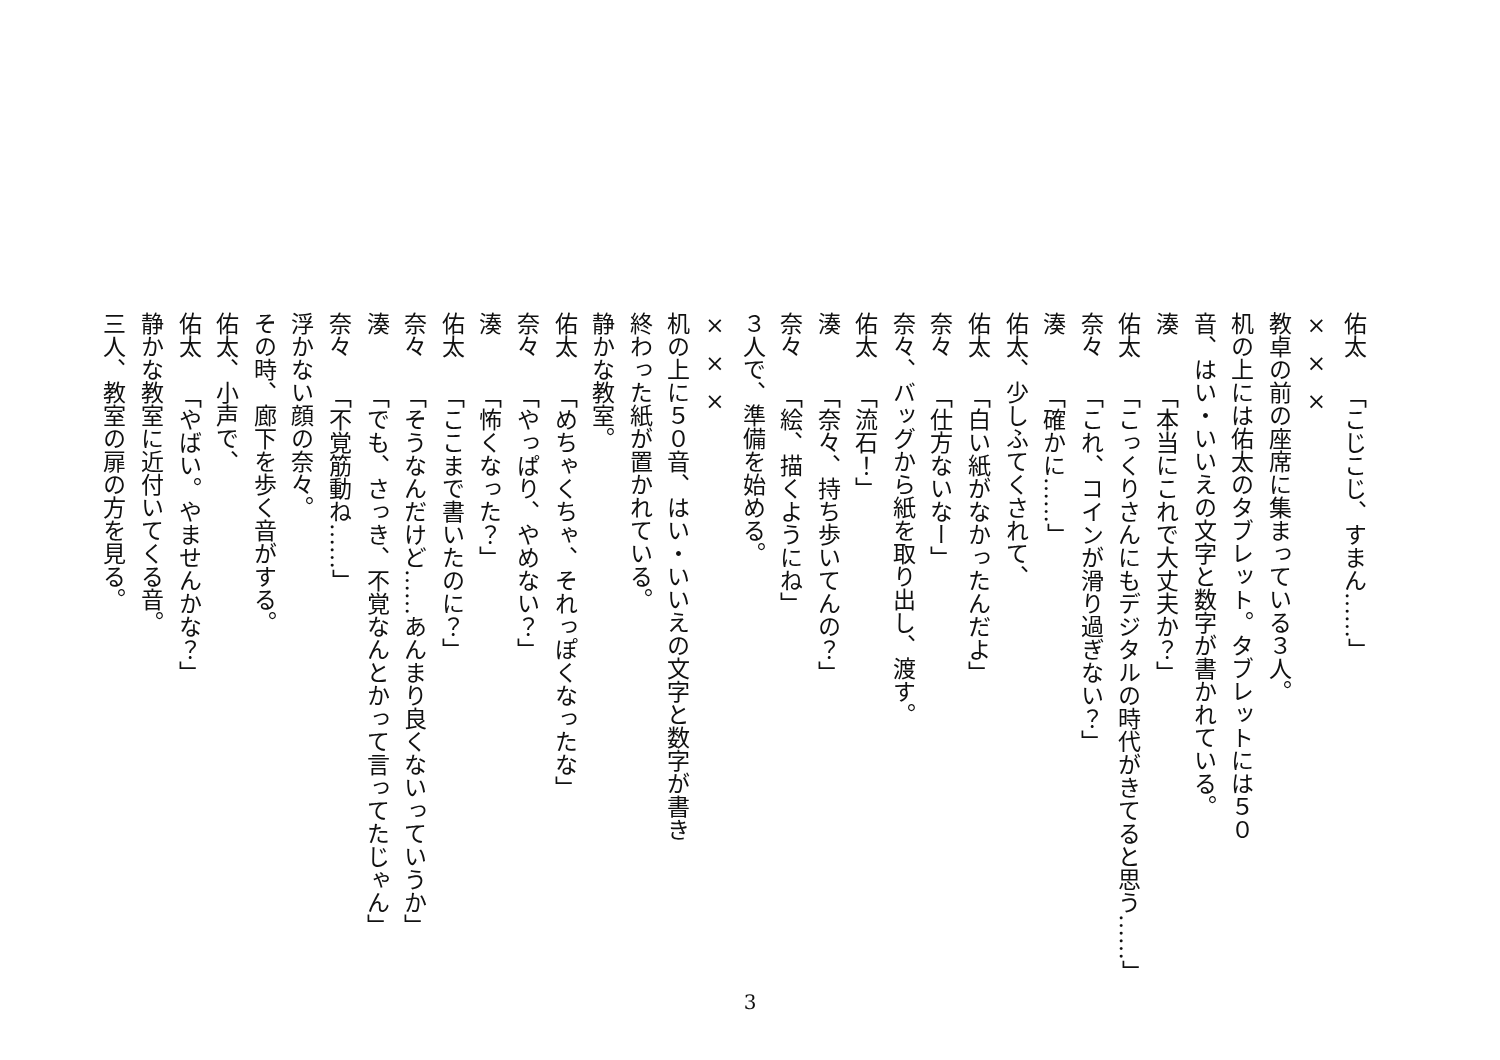佑太「こじこじ、すまん……」
×××
教卓の前の座席に集まっている３人。
机の上には佑太のタブレット。タブレットには５０
音、はい・いいえの文字と数字が書かれている。
湊「本当にこれで大丈夫か？」
佑太「こっくりさんにもデジタルの時代がきてると思う……」
奈々「これ、コインが滑り過ぎない？」
湊「確かに……」
佑太、少しふてくされて、
佑太「白い紙がなかったんだよ」
奈々「仕方ないなー」
奈々、バッグから紙を取り出し、渡す。
佑太「流石！」
湊「奈々、持ち歩いてんの？」
奈々「絵、描くようにね」
３人で、準備を始める。
×××
机の上に５０音、はい・いいえの文字と数字が書き
終わった紙が置かれている。
静かな教室。
佑太「めちゃくちゃ、それっぽくなったな」
奈々「やっぱり、やめない？」
湊「怖くなった？」
佑太「ここまで書いたのに？」
奈々「そうなんだけど……あんまり良くないっていうか」
湊「でも、さっき、不覚なんとかって言ってたじゃん」
奈々「不覚筋動ね……」
浮かない顔の奈々。
その時、廊下を歩く音がする。
佑太、小声で、
佑太「やばい。やませんかな？」
静かな教室に近付いてくる音。
三人、教室の扉の方を見る。
3